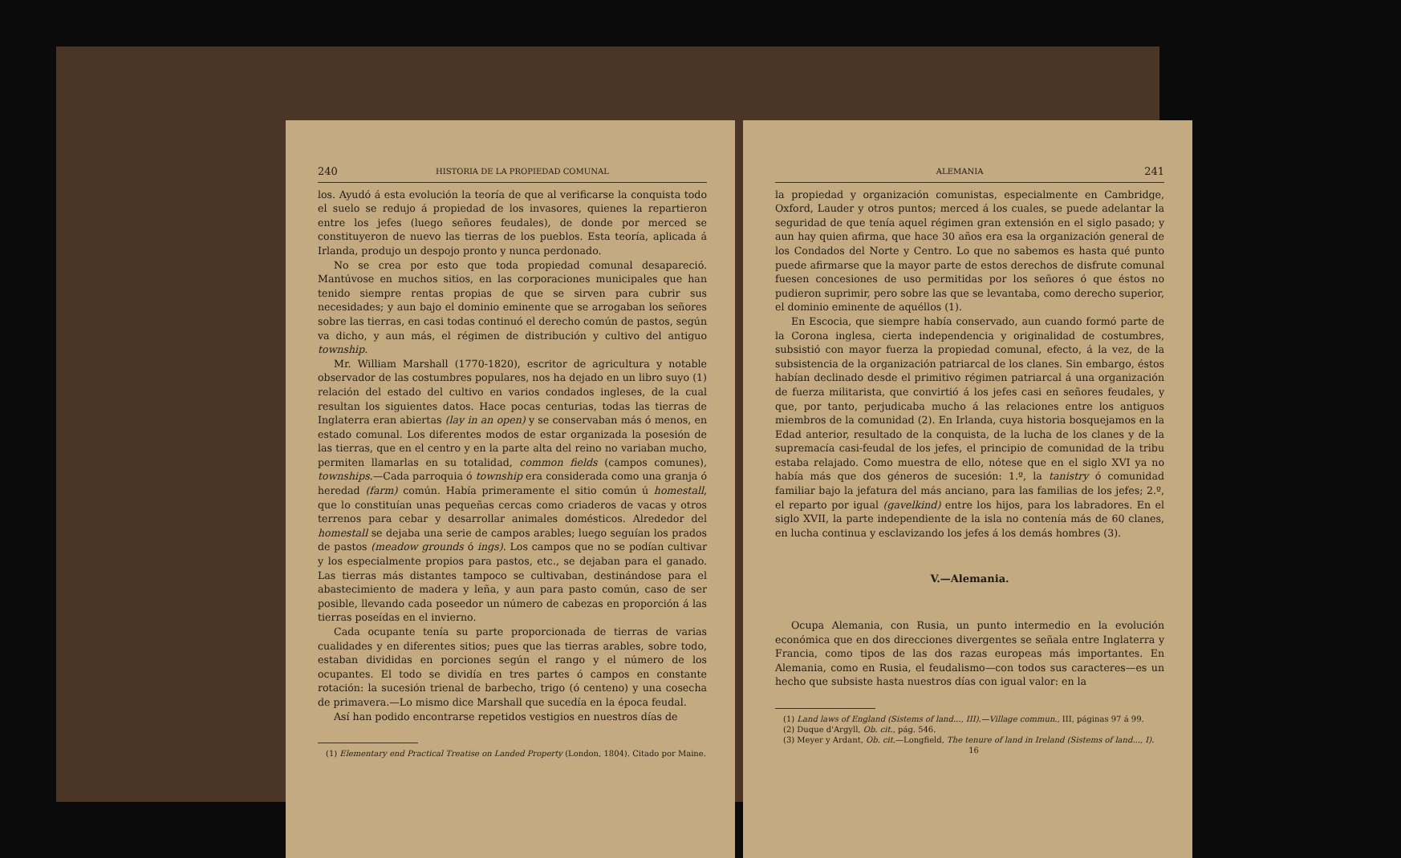240 HISTORIA DE LA PROPIEDAD COMUNAL
los. Ayudó á esta evolución la teoría de que al verificarse la conquista todo el suelo se redujo á propiedad de los invasores, quienes la repartieron entre los jefes (luego señores feudales), de donde por merced se constituyeron de nuevo las tierras de los pueblos. Esta teoría, aplicada á Irlanda, produjo un despojo pronto y nunca perdonado.
No se crea por esto que toda propiedad comunal desapareció. Mantúvose en muchos sitios, en las corporaciones municipales que han tenido siempre rentas propias de que se sirven para cubrir sus necesidades; y aun bajo el dominio eminente que se arrogaban los señores sobre las tierras, en casi todas continuó el derecho común de pastos, según va dicho, y aun más, el régimen de distribución y cultivo del antiguo township.
Mr. William Marshall (1770-1820), escritor de agricultura y notable observador de las costumbres populares, nos ha dejado en un libro suyo (1) relación del estado del cultivo en varios condados ingleses, de la cual resultan los siguientes datos. Hace pocas centurias, todas las tierras de Inglaterra eran abiertas (lay in an open) y se conservaban más ó menos, en estado comunal. Los diferentes modos de estar organizada la posesión de las tierras, que en el centro y en la parte alta del reino no variaban mucho, permiten llamarlas en su totalidad, common fields (campos comunes), townships.—Cada parroquia ó township era considerada como una granja ó heredad (farm) común. Había primeramente el sitio común ú homestall, que lo constituían unas pequeñas cercas como criaderos de vacas y otros terrenos para cebar y desarrollar animales domésticos. Alrededor del homestall se dejaba una serie de campos arables; luego seguían los prados de pastos (meadow grounds ó ings). Los campos que no se podían cultivar y los especialmente propios para pastos, etc., se dejaban para el ganado. Las tierras más distantes tampoco se cultivaban, destinándose para el abastecimiento de madera y leña, y aun para pasto común, caso de ser posible, llevando cada poseedor un número de cabezas en proporción á las tierras poseídas en el invierno.
Cada ocupante tenía su parte proporcionada de tierras de varias cualidades y en diferentes sitios; pues que las tierras arables, sobre todo, estaban divididas en porciones según el rango y el número de los ocupantes. El todo se dividía en tres partes ó campos en constante rotación: la sucesión trienal de barbecho, trigo (ó centeno) y una cosecha de primavera.—Lo mismo dice Marshall que sucedía en la época feudal.
Así han podido encontrarse repetidos vestigios en nuestros días de
(1) Elementary end Practical Treatise on Landed Property (London, 1804). Citado por Maine.
ALEMANIA 241
la propiedad y organización comunistas, especialmente en Cambridge, Oxford, Lauder y otros puntos; merced á los cuales, se puede adelantar la seguridad de que tenía aquel régimen gran extensión en el siglo pasado; y aun hay quien afirma, que hace 30 años era esa la organización general de los Condados del Norte y Centro. Lo que no sabemos es hasta qué punto puede afirmarse que la mayor parte de estos derechos de disfrute comunal fuesen concesiones de uso permitidas por los señores ó que éstos no pudieron suprimir, pero sobre las que se levantaba, como derecho superior, el dominio eminente de aquéllos (1).
En Escocia, que siempre había conservado, aun cuando formó parte de la Corona inglesa, cierta independencia y originalidad de costumbres, subsistió con mayor fuerza la propiedad comunal, efecto, á la vez, de la subsistencia de la organización patriarcal de los clanes. Sin embargo, éstos habían declinado desde el primitivo régimen patriarcal á una organización de fuerza militarista, que convirtió á los jefes casi en señores feudales, y que, por tanto, perjudicaba mucho á las relaciones entre los antiguos miembros de la comunidad (2). En Irlanda, cuya historia bosquejamos en la Edad anterior, resultado de la conquista, de la lucha de los clanes y de la supremacía casi-feudal de los jefes, el principio de comunidad de la tribu estaba relajado. Como muestra de ello, nótese que en el siglo XVI ya no había más que dos géneros de sucesión: 1.º, la tanistry ó comunidad familiar bajo la jefatura del más anciano, para las familias de los jefes; 2.º, el reparto por igual (gavelkind) entre los hijos, para los labradores. En el siglo XVII, la parte independiente de la isla no contenía más de 60 clanes, en lucha continua y esclavizando los jefes á los demás hombres (3).
V.—Alemania.
Ocupa Alemania, con Rusia, un punto intermedio en la evolución económica que en dos direcciones divergentes se señala entre Inglaterra y Francia, como tipos de las dos razas europeas más importantes. En Alemania, como en Rusia, el feudalismo—con todos sus caracteres—es un hecho que subsiste hasta nuestros días con igual valor: en la
(1) Land laws of England (Sistems of land..., III).—Village commun., III, páginas 97 á 99.
(2) Duque d'Argyll, Ob. cit., pág. 546.
(3) Meyer y Ardant, Ob. cit.—Longfield, The tenure of land in Ireland (Sistems of land..., I).
16